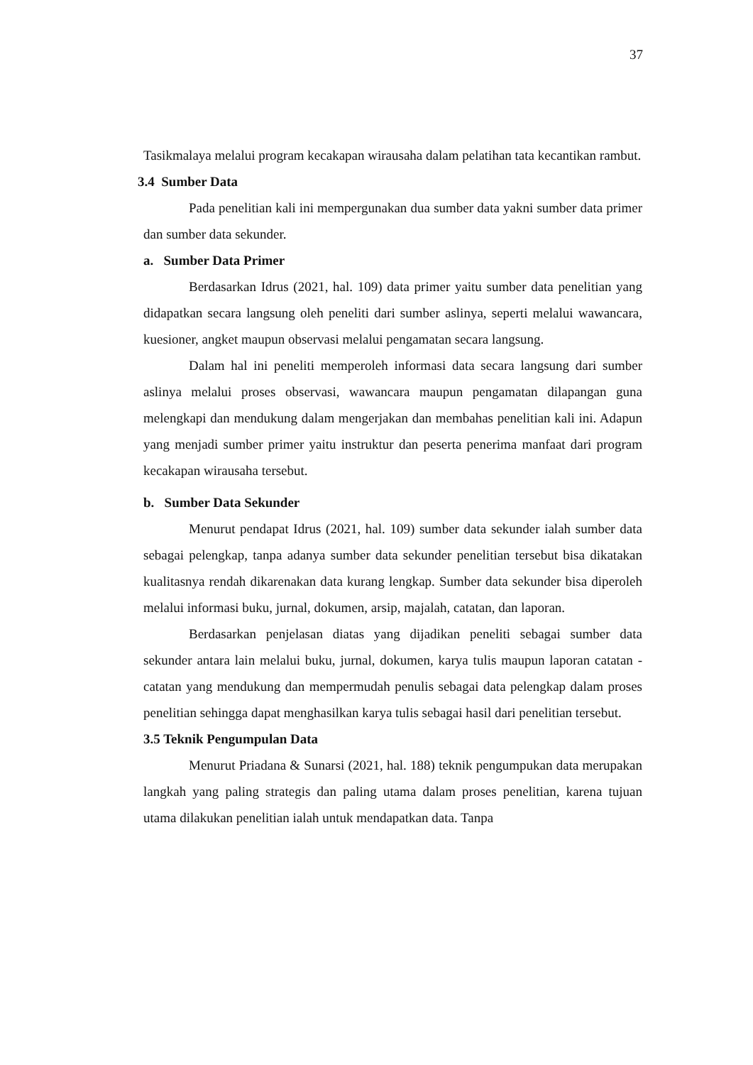37
Tasikmalaya melalui program kecakapan wirausaha dalam pelatihan tata kecantikan rambut.
3.4 Sumber Data
Pada penelitian kali ini mempergunakan dua sumber data yakni sumber data primer dan sumber data sekunder.
a. Sumber Data Primer
Berdasarkan Idrus (2021, hal. 109) data primer yaitu sumber data penelitian yang didapatkan secara langsung oleh peneliti dari sumber aslinya, seperti melalui wawancara, kuesioner, angket maupun observasi melalui pengamatan secara langsung.
Dalam hal ini peneliti memperoleh informasi data secara langsung dari sumber aslinya melalui proses observasi, wawancara maupun pengamatan dilapangan guna melengkapi dan mendukung dalam mengerjakan dan membahas penelitian kali ini. Adapun yang menjadi sumber primer yaitu instruktur dan peserta penerima manfaat dari program kecakapan wirausaha tersebut.
b. Sumber Data Sekunder
Menurut pendapat Idrus (2021, hal. 109) sumber data sekunder ialah sumber data sebagai pelengkap, tanpa adanya sumber data sekunder penelitian tersebut bisa dikatakan kualitasnya rendah dikarenakan data kurang lengkap. Sumber data sekunder bisa diperoleh melalui informasi buku, jurnal, dokumen, arsip, majalah, catatan, dan laporan.
Berdasarkan penjelasan diatas yang dijadikan peneliti sebagai sumber data sekunder antara lain melalui buku, jurnal, dokumen, karya tulis maupun laporan catatan - catatan yang mendukung dan mempermudah penulis sebagai data pelengkap dalam proses penelitian sehingga dapat menghasilkan karya tulis sebagai hasil dari penelitian tersebut.
3.5 Teknik Pengumpulan Data
Menurut Priadana & Sunarsi (2021, hal. 188) teknik pengumpukan data merupakan langkah yang paling strategis dan paling utama dalam proses penelitian, karena tujuan utama dilakukan penelitian ialah untuk mendapatkan data. Tanpa